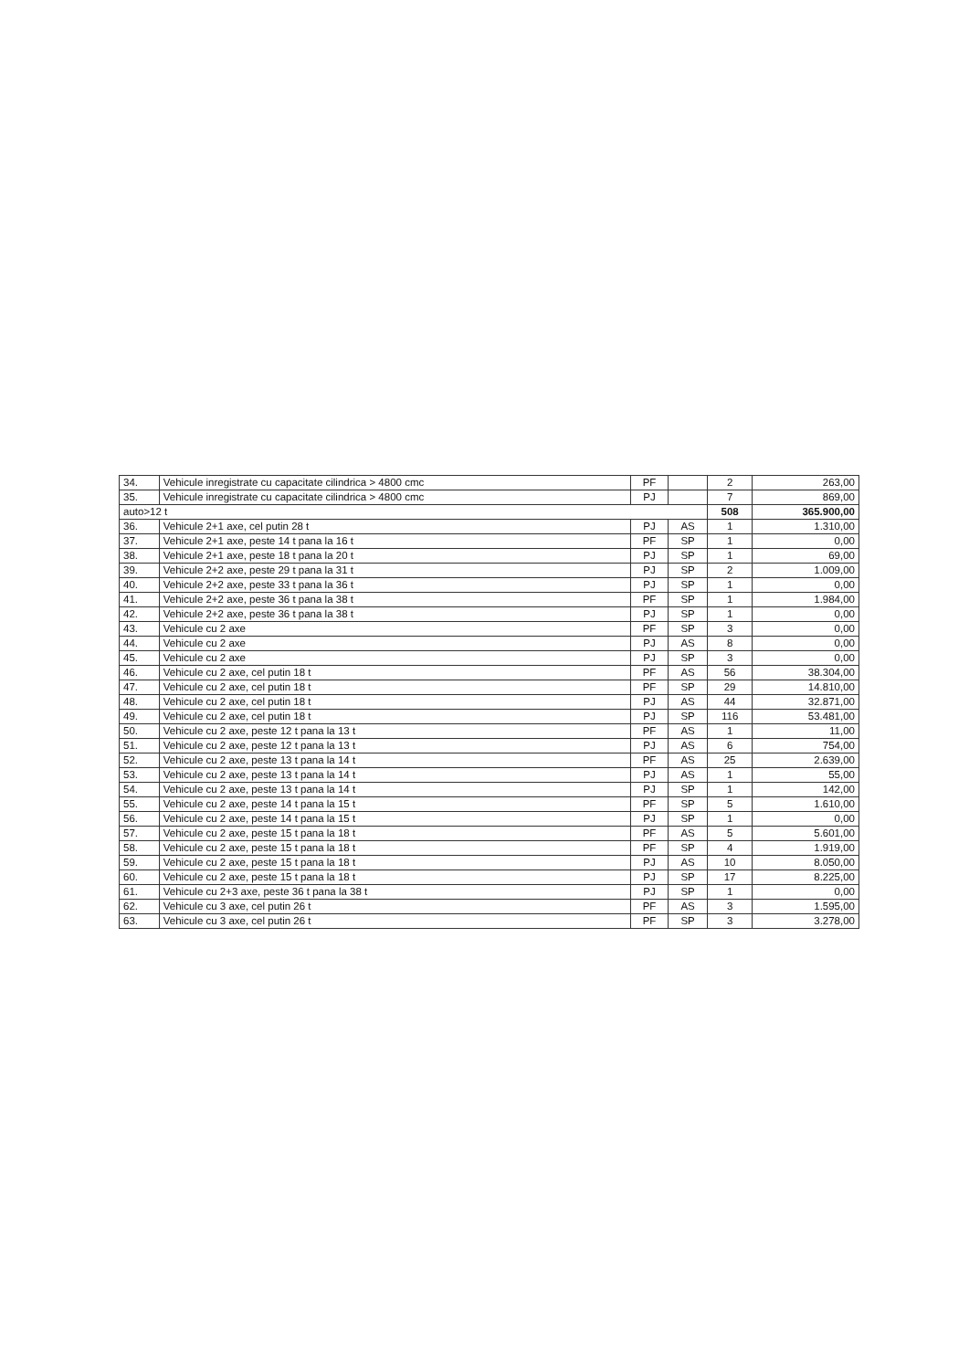| 34. | Vehicule inregistrate cu capacitate cilindrica > 4800 cmc | PF | | 2 | 263,00 |
| 35. | Vehicule inregistrate cu capacitate cilindrica > 4800 cmc | PJ | | 7 | 869,00 |
| auto>12 t | | | | 508 | 365.900,00 |
| 36. | Vehicule 2+1 axe, cel putin 28 t | PJ | AS | 1 | 1.310,00 |
| 37. | Vehicule 2+1 axe, peste 14 t pana la 16 t | PF | SP | 1 | 0,00 |
| 38. | Vehicule 2+1 axe, peste 18 t pana la 20 t | PJ | SP | 1 | 69,00 |
| 39. | Vehicule 2+2 axe, peste 29 t pana la 31 t | PJ | SP | 2 | 1.009,00 |
| 40. | Vehicule 2+2 axe, peste 33 t pana la 36 t | PJ | SP | 1 | 0,00 |
| 41. | Vehicule 2+2 axe, peste 36 t pana la 38 t | PF | SP | 1 | 1.984,00 |
| 42. | Vehicule 2+2 axe, peste 36 t pana la 38 t | PJ | SP | 1 | 0,00 |
| 43. | Vehicule cu 2 axe | PF | SP | 3 | 0,00 |
| 44. | Vehicule cu 2 axe | PJ | AS | 8 | 0,00 |
| 45. | Vehicule cu 2 axe | PJ | SP | 3 | 0,00 |
| 46. | Vehicule cu 2 axe, cel putin 18 t | PF | AS | 56 | 38.304,00 |
| 47. | Vehicule cu 2 axe, cel putin 18 t | PF | SP | 29 | 14.810,00 |
| 48. | Vehicule cu 2 axe, cel putin 18 t | PJ | AS | 44 | 32.871,00 |
| 49. | Vehicule cu 2 axe, cel putin 18 t | PJ | SP | 116 | 53.481,00 |
| 50. | Vehicule cu 2 axe, peste 12 t pana la 13 t | PF | AS | 1 | 11,00 |
| 51. | Vehicule cu 2 axe, peste 12 t pana la 13 t | PJ | AS | 6 | 754,00 |
| 52. | Vehicule cu 2 axe, peste 13 t pana la 14 t | PF | AS | 25 | 2.639,00 |
| 53. | Vehicule cu 2 axe, peste 13 t pana la 14 t | PJ | AS | 1 | 55,00 |
| 54. | Vehicule cu 2 axe, peste 13 t pana la 14 t | PJ | SP | 1 | 142,00 |
| 55. | Vehicule cu 2 axe, peste 14 t pana la 15 t | PF | SP | 5 | 1.610,00 |
| 56. | Vehicule cu 2 axe, peste 14 t pana la 15 t | PJ | SP | 1 | 0,00 |
| 57. | Vehicule cu 2 axe, peste 15 t pana la 18 t | PF | AS | 5 | 5.601,00 |
| 58. | Vehicule cu 2 axe, peste 15 t pana la 18 t | PF | SP | 4 | 1.919,00 |
| 59. | Vehicule cu 2 axe, peste 15 t pana la 18 t | PJ | AS | 10 | 8.050,00 |
| 60. | Vehicule cu 2 axe, peste 15 t pana la 18 t | PJ | SP | 17 | 8.225,00 |
| 61. | Vehicule cu 2+3 axe, peste 36 t pana la 38 t | PJ | SP | 1 | 0,00 |
| 62. | Vehicule cu 3 axe, cel putin 26 t | PF | AS | 3 | 1.595,00 |
| 63. | Vehicule cu 3 axe, cel putin 26 t | PF | SP | 3 | 3.278,00 |